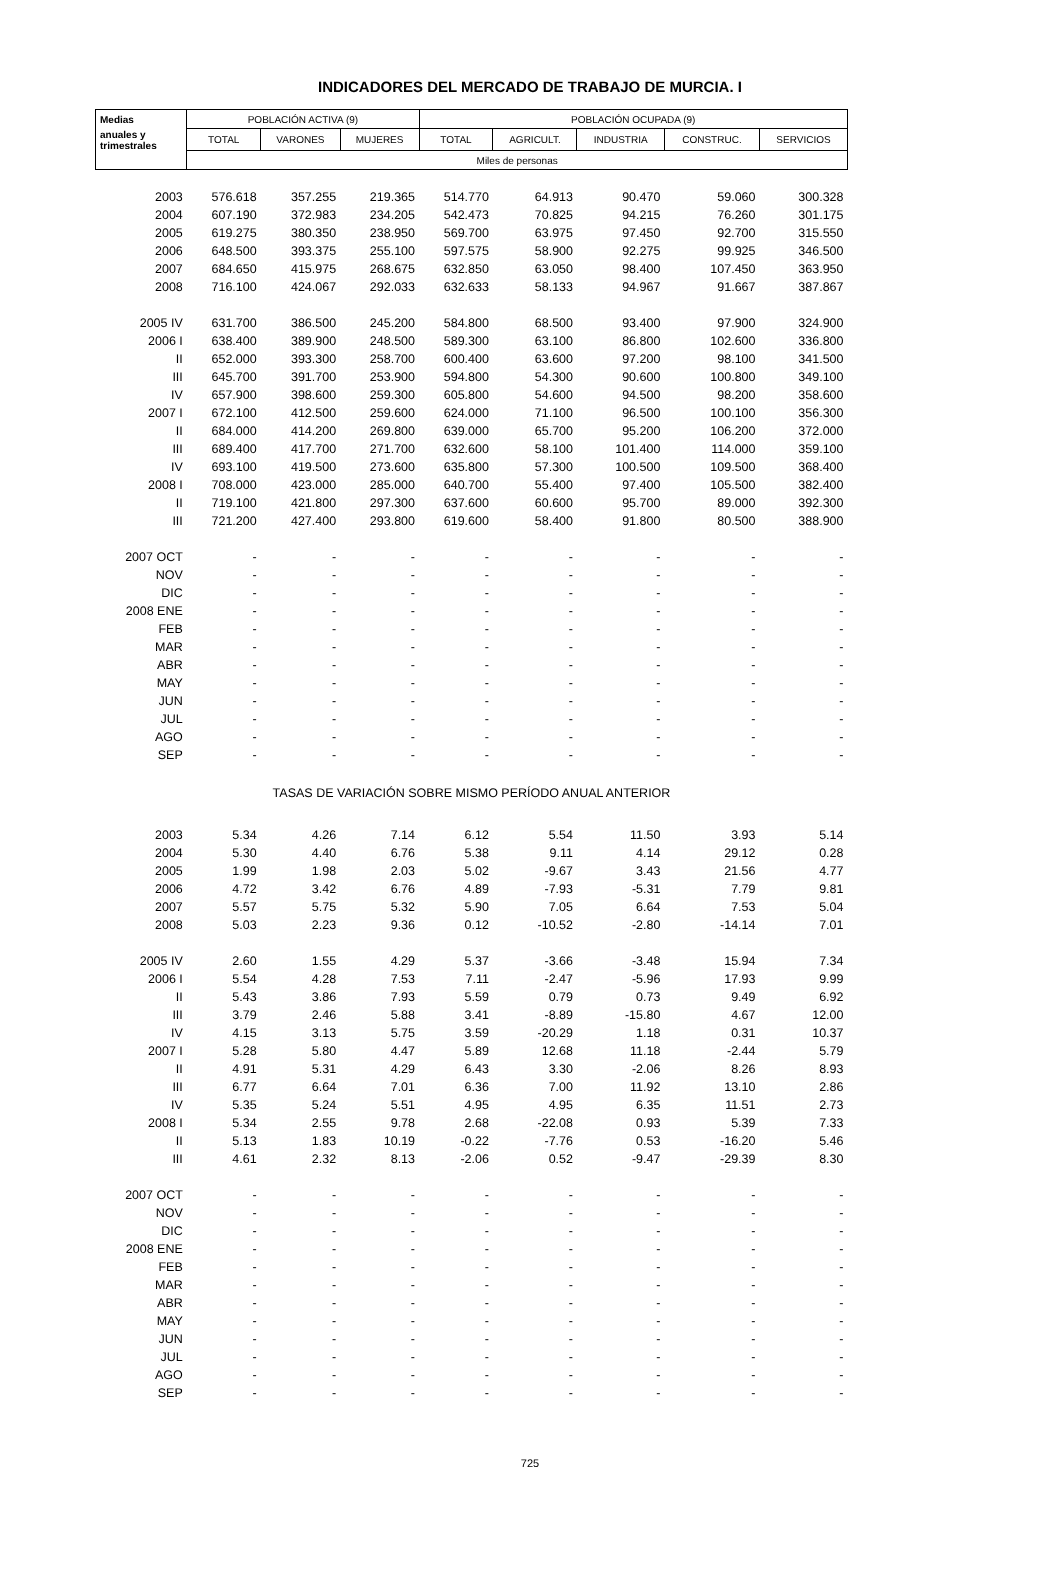INDICADORES DEL MERCADO DE TRABAJO DE MURCIA. I
| Medias | POBLACIÓN ACTIVA (9) | | | POBLACIÓN OCUPADA (9) | | | | |
| --- | --- | --- | --- | --- | --- | --- | --- | --- |
| anuales y trimestrales | TOTAL | VARONES | MUJERES | TOTAL | AGRICULT. | INDUSTRIA | CONSTRUC. | SERVICIOS |
| | Miles de personas | | | | | | | |
| 2003 | 576.618 | 357.255 | 219.365 | 514.770 | 64.913 | 90.470 | 59.060 | 300.328 |
| 2004 | 607.190 | 372.983 | 234.205 | 542.473 | 70.825 | 94.215 | 76.260 | 301.175 |
| 2005 | 619.275 | 380.350 | 238.950 | 569.700 | 63.975 | 97.450 | 92.700 | 315.550 |
| 2006 | 648.500 | 393.375 | 255.100 | 597.575 | 58.900 | 92.275 | 99.925 | 346.500 |
| 2007 | 684.650 | 415.975 | 268.675 | 632.850 | 63.050 | 98.400 | 107.450 | 363.950 |
| 2008 | 716.100 | 424.067 | 292.033 | 632.633 | 58.133 | 94.967 | 91.667 | 387.867 |
| 2005 IV | 631.700 | 386.500 | 245.200 | 584.800 | 68.500 | 93.400 | 97.900 | 324.900 |
| 2006 I | 638.400 | 389.900 | 248.500 | 589.300 | 63.100 | 86.800 | 102.600 | 336.800 |
| II | 652.000 | 393.300 | 258.700 | 600.400 | 63.600 | 97.200 | 98.100 | 341.500 |
| III | 645.700 | 391.700 | 253.900 | 594.800 | 54.300 | 90.600 | 100.800 | 349.100 |
| IV | 657.900 | 398.600 | 259.300 | 605.800 | 54.600 | 94.500 | 98.200 | 358.600 |
| 2007 I | 672.100 | 412.500 | 259.600 | 624.000 | 71.100 | 96.500 | 100.100 | 356.300 |
| II | 684.000 | 414.200 | 269.800 | 639.000 | 65.700 | 95.200 | 106.200 | 372.000 |
| III | 689.400 | 417.700 | 271.700 | 632.600 | 58.100 | 101.400 | 114.000 | 359.100 |
| IV | 693.100 | 419.500 | 273.600 | 635.800 | 57.300 | 100.500 | 109.500 | 368.400 |
| 2008 I | 708.000 | 423.000 | 285.000 | 640.700 | 55.400 | 97.400 | 105.500 | 382.400 |
| II | 719.100 | 421.800 | 297.300 | 637.600 | 60.600 | 95.700 | 89.000 | 392.300 |
| III | 721.200 | 427.400 | 293.800 | 619.600 | 58.400 | 91.800 | 80.500 | 388.900 |
| 2007 OCT | - | - | - | - | - | - | - | - |
| NOV | - | - | - | - | - | - | - | - |
| DIC | - | - | - | - | - | - | - | - |
| 2008 ENE | - | - | - | - | - | - | - | - |
| FEB | - | - | - | - | - | - | - | - |
| MAR | - | - | - | - | - | - | - | - |
| ABR | - | - | - | - | - | - | - | - |
| MAY | - | - | - | - | - | - | - | - |
| JUN | - | - | - | - | - | - | - | - |
| JUL | - | - | - | - | - | - | - | - |
| AGO | - | - | - | - | - | - | - | - |
| SEP | - | - | - | - | - | - | - | - |
| TASAS DE VARIACIÓN SOBRE MISMO PERÍODO ANUAL ANTERIOR | | | | | | | | |
| 2003 | 5.34 | 4.26 | 7.14 | 6.12 | 5.54 | 11.50 | 3.93 | 5.14 |
| 2004 | 5.30 | 4.40 | 6.76 | 5.38 | 9.11 | 4.14 | 29.12 | 0.28 |
| 2005 | 1.99 | 1.98 | 2.03 | 5.02 | -9.67 | 3.43 | 21.56 | 4.77 |
| 2006 | 4.72 | 3.42 | 6.76 | 4.89 | -7.93 | -5.31 | 7.79 | 9.81 |
| 2007 | 5.57 | 5.75 | 5.32 | 5.90 | 7.05 | 6.64 | 7.53 | 5.04 |
| 2008 | 5.03 | 2.23 | 9.36 | 0.12 | -10.52 | -2.80 | -14.14 | 7.01 |
| 2005 IV | 2.60 | 1.55 | 4.29 | 5.37 | -3.66 | -3.48 | 15.94 | 7.34 |
| 2006 I | 5.54 | 4.28 | 7.53 | 7.11 | -2.47 | -5.96 | 17.93 | 9.99 |
| II | 5.43 | 3.86 | 7.93 | 5.59 | 0.79 | 0.73 | 9.49 | 6.92 |
| III | 3.79 | 2.46 | 5.88 | 3.41 | -8.89 | -15.80 | 4.67 | 12.00 |
| IV | 4.15 | 3.13 | 5.75 | 3.59 | -20.29 | 1.18 | 0.31 | 10.37 |
| 2007 I | 5.28 | 5.80 | 4.47 | 5.89 | 12.68 | 11.18 | -2.44 | 5.79 |
| II | 4.91 | 5.31 | 4.29 | 6.43 | 3.30 | -2.06 | 8.26 | 8.93 |
| III | 6.77 | 6.64 | 7.01 | 6.36 | 7.00 | 11.92 | 13.10 | 2.86 |
| IV | 5.35 | 5.24 | 5.51 | 4.95 | 4.95 | 6.35 | 11.51 | 2.73 |
| 2008 I | 5.34 | 2.55 | 9.78 | 2.68 | -22.08 | 0.93 | 5.39 | 7.33 |
| II | 5.13 | 1.83 | 10.19 | -0.22 | -7.76 | 0.53 | -16.20 | 5.46 |
| III | 4.61 | 2.32 | 8.13 | -2.06 | 0.52 | -9.47 | -29.39 | 8.30 |
| 2007 OCT | - | - | - | - | - | - | - | - |
| NOV | - | - | - | - | - | - | - | - |
| DIC | - | - | - | - | - | - | - | - |
| 2008 ENE | - | - | - | - | - | - | - | - |
| FEB | - | - | - | - | - | - | - | - |
| MAR | - | - | - | - | - | - | - | - |
| ABR | - | - | - | - | - | - | - | - |
| MAY | - | - | - | - | - | - | - | - |
| JUN | - | - | - | - | - | - | - | - |
| JUL | - | - | - | - | - | - | - | - |
| AGO | - | - | - | - | - | - | - | - |
| SEP | - | - | - | - | - | - | - | - |
725